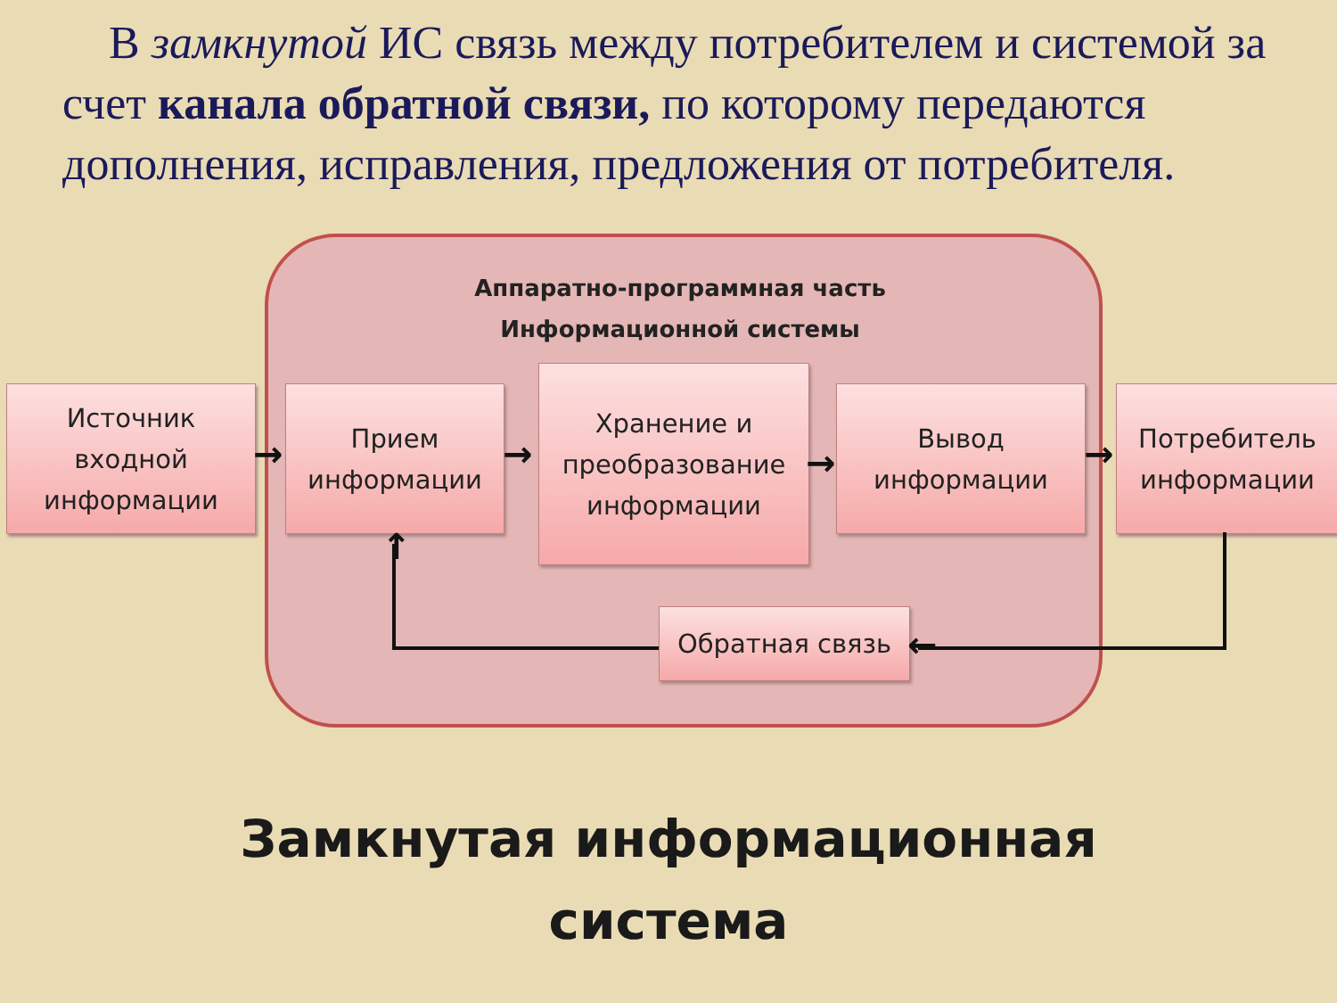В замкнутой ИС связь между потребителем и системой за счет канала обратной связи, по которому передаются дополнения, исправления, предложения от потребителя.
Аппаратно-программная часть
Информационной системы
Источник
входной
информации
Прием
информации
Хранение и
преобразование
информации
Вывод
информации
Потребитель
информации
Обратная связь
→ → → →
←
↑
Замкнутая информационная
система